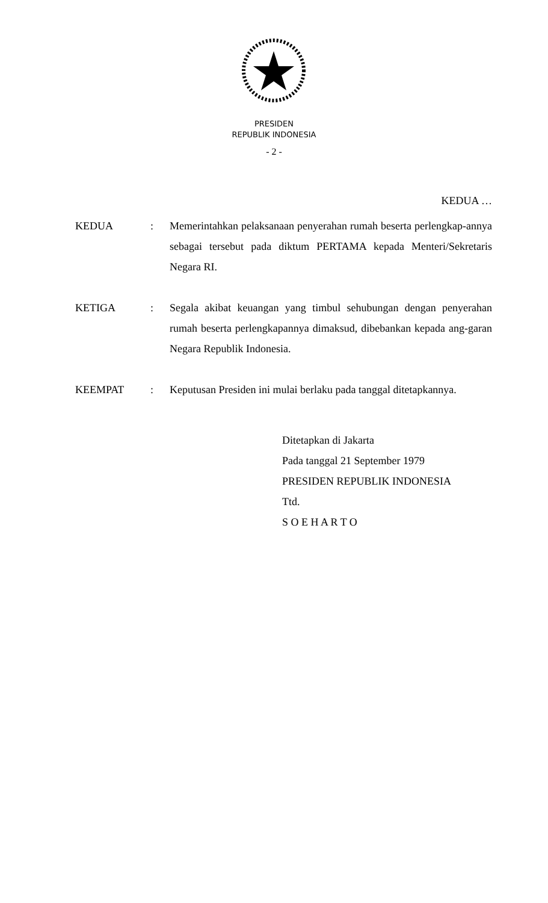PRESIDEN
REPUBLIK INDONESIA
- 2 -
KEDUA …
KEDUA : Memerintahkan pelaksanaan penyerahan rumah beserta perlengkap-annya sebagai tersebut pada diktum PERTAMA kepada Menteri/Sekretaris Negara RI.
KETIGA : Segala akibat keuangan yang timbul sehubungan dengan penyerahan rumah beserta perlengkapannya dimaksud, dibebankan kepada ang-garan Negara Republik Indonesia.
KEEMPAT : Keputusan Presiden ini mulai berlaku pada tanggal ditetapkannya.
Ditetapkan di Jakarta
Pada tanggal 21 September 1979
PRESIDEN REPUBLIK INDONESIA
Ttd.
S O E H A R T O